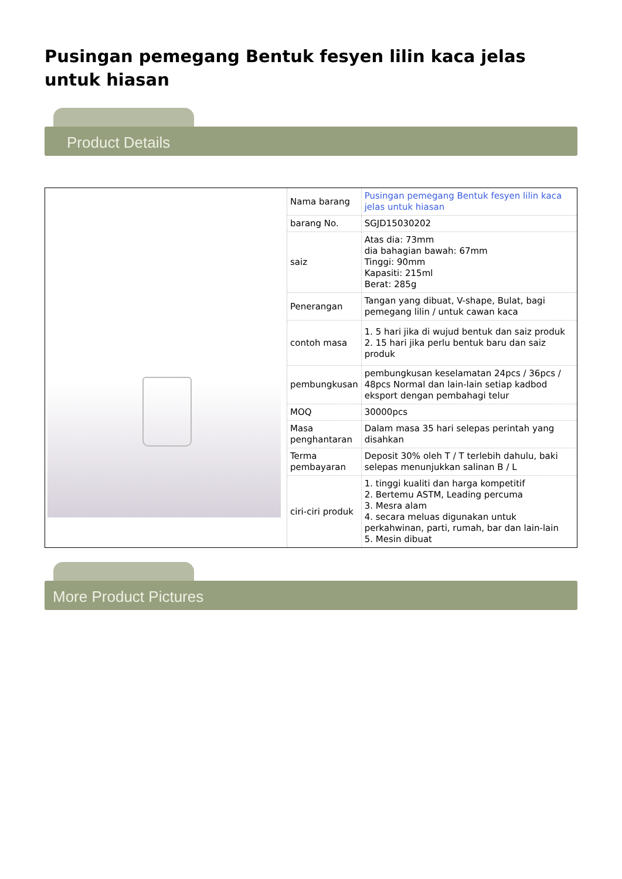Pusingan pemegang Bentuk fesyen lilin kaca jelas untuk hiasan
Product Details
| Nama barang | Pusingan pemegang Bentuk fesyen lilin kaca jelas untuk hiasan |
| barang No. | SGJD15030202 |
| saiz | Atas dia: 73mm dia bahagian bawah: 67mm Tinggi: 90mm Kapasiti: 215ml Berat: 285g |
| Penerangan | Tangan yang dibuat, V-shape, Bulat, bagi pemegang lilin / untuk cawan kaca |
| contoh masa | 1. 5 hari jika di wujud bentuk dan saiz produk 2. 15 hari jika perlu bentuk baru dan saiz produk |
| pembungkusan | pembungkusan keselamatan 24pcs / 36pcs / 48pcs Normal dan lain-lain setiap kadbod eksport dengan pembahagi telur |
| MOQ | 30000pcs |
| Masa penghantaran | Dalam masa 35 hari selepas perintah yang disahkan |
| Terma pembayaran | Deposit 30% oleh T / T terlebih dahulu, baki selepas menunjukkan salinan B / L |
| ciri-ciri produk | 1. tinggi kualiti dan harga kompetitif 2. Bertemu ASTM, Leading percuma 3. Mesra alam 4. secara meluas digunakan untuk perkahwinan, parti, rumah, bar dan lain-lain 5. Mesin dibuat |
More Product Pictures